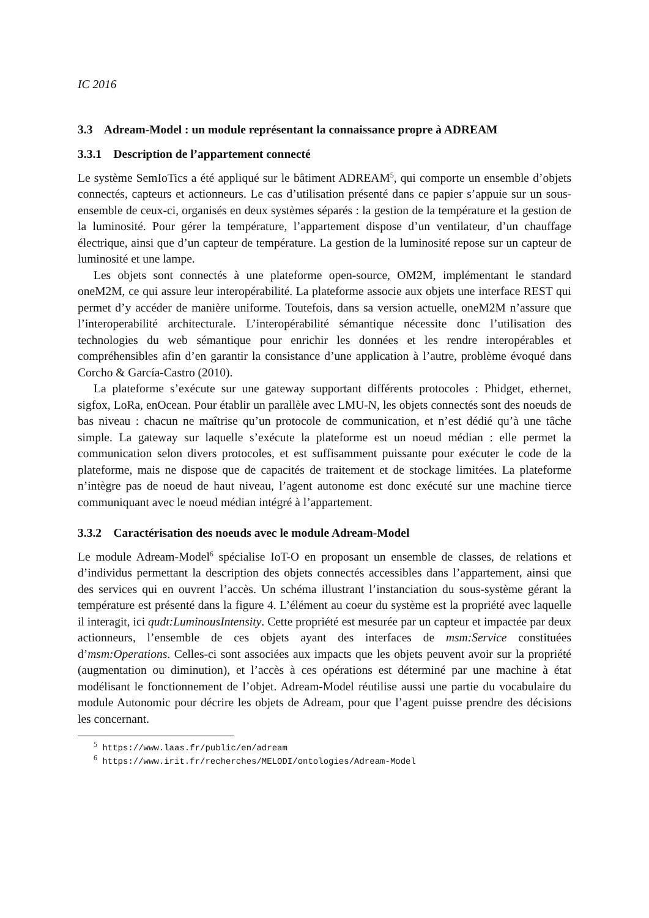IC 2016
3.3 Adream-Model : un module représentant la connaissance propre à ADREAM
3.3.1 Description de l’appartement connecté
Le système SemIoTics a été appliqué sur le bâtiment ADREAM<sup>5</sup>, qui comporte un ensemble d’objets connectés, capteurs et actionneurs. Le cas d’utilisation présenté dans ce papier s’appuie sur un sous-ensemble de ceux-ci, organisés en deux systèmes séparés : la gestion de la température et la gestion de la luminosité. Pour gérer la température, l’appartement dispose d’un ventilateur, d’un chauffage électrique, ainsi que d’un capteur de température. La gestion de la luminosité repose sur un capteur de luminosité et une lampe.
Les objets sont connectés à une plateforme open-source, OM2M, implémentant le standard oneM2M, ce qui assure leur interopérabilité. La plateforme associe aux objets une interface REST qui permet d’y accéder de manière uniforme. Toutefois, dans sa version actuelle, oneM2M n’assure que l’interoperabilité architecturale. L’interopérabilité sémantique nécessite donc l’utilisation des technologies du web sémantique pour enrichir les données et les rendre interopérables et compréhensibles afin d’en garantir la consistance d’une application à l’autre, problème évoqué dans Corcho & García-Castro (2010).
La plateforme s’exécute sur une gateway supportant différents protocoles : Phidget, ethernet, sigfox, LoRa, enOcean. Pour établir un parallèle avec LMU-N, les objets connectés sont des noeuds de bas niveau : chacun ne maîtrise qu’un protocole de communication, et n’est dédié qu’à une tâche simple. La gateway sur laquelle s’exécute la plateforme est un noeud médian : elle permet la communication selon divers protocoles, et est suffisamment puissante pour exécuter le code de la plateforme, mais ne dispose que de capacités de traitement et de stockage limitées. La plateforme n’intègre pas de noeud de haut niveau, l’agent autonome est donc exécuté sur une machine tierce communiquant avec le noeud médian intégré à l’appartement.
3.3.2 Caractérisation des noeuds avec le module Adream-Model
Le module Adream-Model<sup>6</sup> spécialise IoT-O en proposant un ensemble de classes, de relations et d’individus permettant la description des objets connectés accessibles dans l’appartement, ainsi que des services qui en ouvrent l’accès. Un schéma illustrant l’instanciation du sous-système gérant la température est présenté dans la figure 4. L’élément au coeur du système est la propriété avec laquelle il interagit, ici qudt:LuminousIntensity. Cette propriété est mesurée par un capteur et impactée par deux actionneurs, l’ensemble de ces objets ayant des interfaces de msm:Service constituées d’msm:Operations. Celles-ci sont associées aux impacts que les objets peuvent avoir sur la propriété (augmentation ou diminution), et l’accès à ces opérations est déterminé par une machine à état modélisant le fonctionnement de l’objet. Adream-Model réutilise aussi une partie du vocabulaire du module Autonomic pour décrire les objets de Adream, pour que l’agent puisse prendre des décisions les concernant.
<sup>5</sup> https://www.laas.fr/public/en/adream
<sup>6</sup> https://www.irit.fr/recherches/MELODI/ontologies/Adream-Model